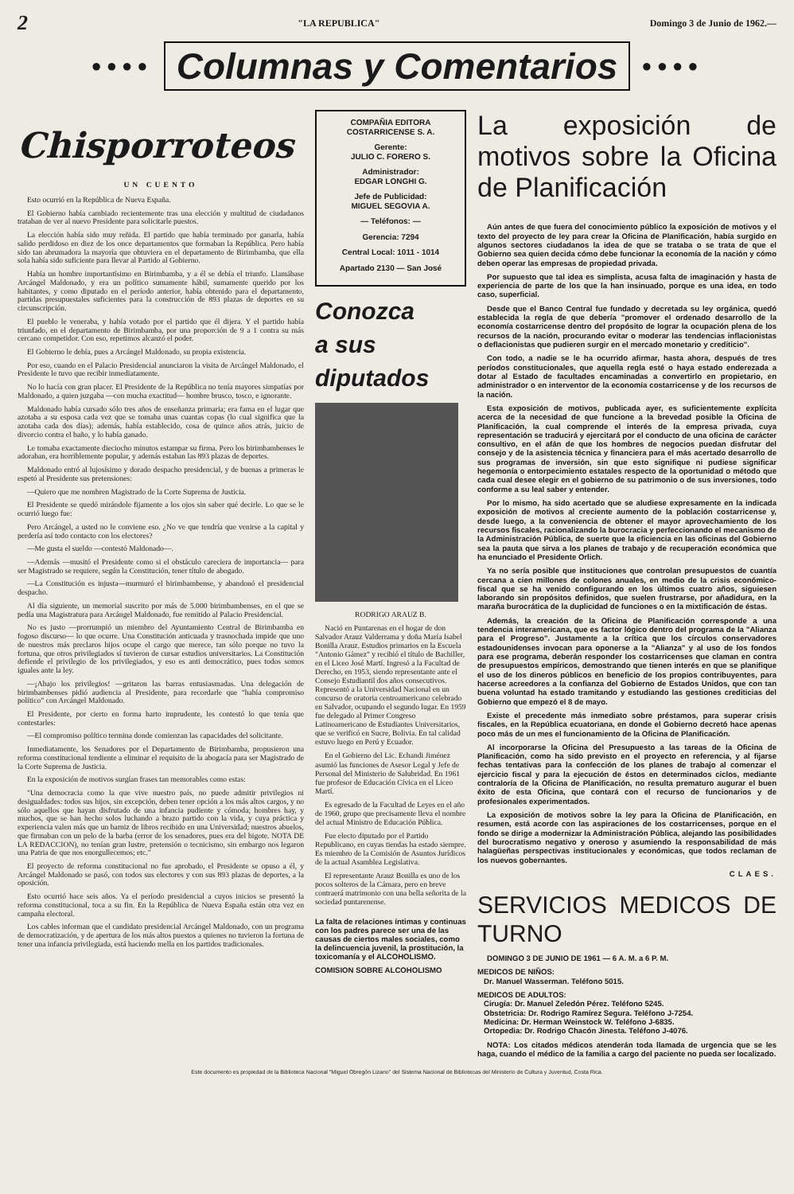2 "LA REPUBLICA" Domingo 3 de Junio de 1962.—
●●●●
Columnas y Comentarios
●●●●
Chisporroteos
UN CUENTO
Esto ocurrió en la República de Nueva España.
El Gobierno había cambiado recientemente tras una elección y multitud de ciudadanos trataban de ver al nuevo Presidente para solicitarle puestos.
La elección había sido muy reñida. El partido que había terminado por ganarla, había salido perdidoso en diez de los once departamentos que formaban la República. Pero había sido tan abrumadora la mayoría que obtuviera en el departamento de Birimbamba, que ella sola había sido suficiente para llevar al Partido al Gobierno.
Había un hombre importantísimo en Birimbamba, y a él se debía el triunfo. Llamábase Arcángel Maldonado, y era un político sumamente hábil, sumamente querido por los habitantes, y como diputado en el período anterior, había obtenido para el departamento, partidas presupuestales suficientes para la construcción de 893 plazas de deportes en su circunscripción.
El pueblo le veneraba, y había votado por el partido que él dijera. Y el partido había triunfado, en el departamento de Birimbamba, por una proporción de 9 a 1 contra su más cercano competidor. Con eso, repetimos alcanzó el poder.
El Gobierno le debía, pues a Arcángel Maldonado, su propia existencia.
Por eso, cuando en el Palacio Presidencial anunciaron la visita de Arcángel Maldonado, el Presidente le tuvo que recibir inmediatamente.
No lo hacía con gran placer. El Presidente de la República no tenía mayores simpatías por Maldonado, a quien juzgaba —con mucha exactitud— hombre brusco, tosco, e ignorante.
Maldonado había cursado sólo tres años de enseñanza primaria; era fama en el lugar que azotaba a su esposa cada vez que se tomaba unas cuantas copas (lo cual significa que la azotaba cada dos días); además, había establecido, cosa de quince años atrás, juicio de divorcio contra el baño, y lo había ganado.
Le tomaba exactamente dieciocho minutos estampar su firma. Pero los birimbambenses le adoraban, era horriblemente popular, y además estaban las 893 plazas de deportes.
Maldonado entró al lujosísimo y dorado despacho presidencial, y de buenas a primeras le espetó al Presidente sus pretensiones:
—Quiero que me nombren Magistrado de la Corte Suprema de Justicia.
El Presidente se quedó mirándole fijamente a los ojos sin saber qué decirle. Lo que se le ocurrió luego fue:
Pero Arcángel, a usted no le conviene eso. ¿No ve que tendría que venirse a la capital y perdería así todo contacto con los electores?
—Me gusta el sueldo —contestó Maldonado—.
—Además —musitó el Presidente como si el obstáculo careciera de importancia— para ser Magistrado se requiere, según la Constitución, tener título de abogado.
—La Constitución es injusta—murmuró el birimbambense, y abandonó el presidencial despacho.
Al día siguiente, un memorial suscrito por más de 5.000 birimbambenses, en el que se pedía una Magistratura para Arcángel Maldonado, fue remitido al Palacio Presidencial.
No es justo —prorrumpió un miembro del Ayuntamiento Central de Birimbamba en fogoso discurso— lo que ocurre. Una Constitución anticuada y trasnochada impide que uno de nuestros más preclaros hijos ocupe el cargo que merece, tan sólo porque no tuvo la fortuna, que otros privilegiados sí tuvieron de cursar estudios universitarios. La Constitución defiende el privilegio de los privilegiados, y eso es anti democrático, pues todos somos iguales ante la ley.
—¡Abajo los privilegios! —gritaron las barras entusiasmadas. Una delegación de birimbambenses pidió audiencia al Presidente, para recordarle que "había compromiso político" con Arcángel Maldonado.
El Presidente, por cierto en forma harto imprudente, les contestó lo que tenía que contestarles:
—El compromiso político termina donde comienzan las capacidades del solicitante.
Inmediatamente, los Senadores por el Departamento de Birimbamba, propusieron una reforma constitucional tendiente a eliminar el requisito de la abogacía para ser Magistrado de la Corte Suprema de Justicia.
En la exposición de motivos surgían frases tan memorables como estas:
"Una democracia como la que vive nuestro país, no puede admitir privilegios ni desigualdades: todos sus hijos, sin excepción, deben tener opción a los más altos cargos, y no sólo aquellos que hayan disfrutado de una infancia pudiente y cómoda; hombres hay, y muchos, que se han hecho solos luchando a brazo partido con la vida, y cuya práctica y experiencia valen más que un barniz de libros recibido en una Universidad; nuestros abuelos, que firmaban con un pelo de la barba (error de los senadores, pues era del bigote. NOTA DE LA REDACCION), no tenían gran lustre, pretensión o tecnicismo, sin embargo nos legaron una Patria de que nos enorgullecemos; etc."
El proyecto de reforma constitucional no fue aprobado, el Presidente se opuso a él, y Arcángel Maldonado se pasó, con todos sus electores y con sus 893 plazas de deportes, a la oposición.
Esto ocurrió hace seis años. Ya el período presidencial a cuyos inicios se presentó la reforma constitucional, toca a su fin. En la República de Nueva España están otra vez en campaña electoral.
Los cables informan que el candidato presidencial Arcángel Maldonado, con un programa de democratización, y de apertura de los más altos puestos a quienes no tuvieron la fortuna de tener una infancia privilegiada, está haciendo mella en los partidos tradicionales.
COMPAÑIA EDITORA
COSTARRICENSE S. A.
Gerente:
JULIO C. FORERO S.
Administrador:
EDGAR LONGHI G.
Jefe de Publicidad:
MIGUEL SEGOVIA A.
— Teléfonos: —
Gerencia: 7294
Central Local: 1011 - 1014
Apartado 2130 — San José
Conozca
a sus
diputados
RODRIGO ARAUZ B.
Nació en Puntarenas en el hogar de don Salvador Arauz Valderrama y doña María Isabel Bonilla Arauz. Estudios primarios en la Escuela "Antonio Gámez" y recibió el título de Bachiller, en el Liceo José Martí. Ingresó a la Facultad de Derecho, en 1953, siendo representante ante el Consejo Estudiantil dos años consecutivos. Representó a la Universidad Nacional en un concurso de oratoria centroamericano celebrado en Salvador, ocupando el segundo lugar. En 1959 fue delegado al Primer Congreso Latinoamericano de Estudiantes Universitarios, que se verificó en Sucre, Bolivia. En tal calidad estuvo luego en Perú y Ecuador.
En el Gobierno del Lic. Echandi Jiménez asumió las funciones de Asesor Legal y Jefe de Personal del Ministerio de Salubridad. En 1961 fue profesor de Educación Cívica en el Liceo Martí.
Es egresado de la Facultad de Leyes en el año de 1960, grupo que precisamente lleva el nombre del actual Ministro de Educación Pública.
Fue electo diputado por el Partido Republicano, en cuyas tiendas ha estado siempre. Es miembro de la Comisión de Asuntos Jurídicos de la actual Asamblea Legislativa.
El representante Arauz Bonilla es uno de los pocos solteros de la Cámara, pero en breve contraerá matrimonio con una bella señorita de la sociedad puntarenense.
La falta de relaciones íntimas y continuas con los padres parece ser una de las causas de ciertos males sociales, como la delincuencia juvenil, la prostitución, la toxicomanía y el ALCOHOLISMO.
COMISION SOBRE ALCOHOLISMO
La exposición de motivos sobre la Oficina de Planificación
Aún antes de que fuera del conocimiento público la exposición de motivos y el texto del proyecto de ley para crear la Oficina de Planificación, había surgido en algunos sectores ciudadanos la idea de que se trataba o se trata de que el Gobierno sea quien decida cómo debe funcionar la economía de la nación y cómo deben operar las empresas de propiedad privada.
Por supuesto que tal idea es simplista, acusa falta de imaginación y hasta de experiencia de parte de los que la han insinuado, porque es una idea, en todo caso, superficial.
Desde que el Banco Central fue fundado y decretada su ley orgánica, quedó establecida la regla de que debería "promover el ordenado desarrollo de la economía costarricense dentro del propósito de lograr la ocupación plena de los recursos de la nación, procurando evitar o moderar las tendencias inflacionistas o deflacionistas que pudieren surgir en el mercado monetario y crediticio".
Con todo, a nadie se le ha ocurrido afirmar, hasta ahora, después de tres períodos constitucionales, que aquella regla esté o haya estado enderezada a dotar al Estado de facultades encaminadas a convertirlo en propietario, en administrador o en interventor de la economía costarricense y de los recursos de la nación.
Esta exposición de motivos, publicada ayer, es suficientemente explícita acerca de la necesidad de que funcione a la brevedad posible la Oficina de Planificación, la cual comprende el interés de la empresa privada, cuya representación se traducirá y ejercitará por el conducto de una oficina de carácter consultivo, en el afán de que los hombres de negocios puedan disfrutar del consejo y de la asistencia técnica y financiera para el más acertado desarrollo de sus programas de inversión, sin que esto signifique ni pudiese significar hegemonía o entorpecimiento estatales respecto de la oportunidad o método que cada cual desee elegir en el gobierno de su patrimonio o de sus inversiones, todo conforme a su leal saber y entender.
Por lo mismo, ha sido acertado que se aludiese expresamente en la indicada exposición de motivos al creciente aumento de la población costarricense y, desde luego, a la conveniencia de obtener el mayor aprovechamiento de los recursos fiscales, racionalizando la burocracia y perfeccionando el mecanismo de la Administración Pública, de suerte que la eficiencia en las oficinas del Gobierno sea la pauta que sirva a los planes de trabajo y de recuperación económica que ha enunciado el Presidente Orlich.
Ya no sería posible que instituciones que controlan presupuestos de cuantía cercana a cien millones de colones anuales, en medio de la crisis económico-fiscal que se ha venido configurando en los últimos cuatro años, siguiesen laborando sin propósitos definidos, que suelen frustrarse, por añadidura, en la maraña burocrática de la duplicidad de funciones o en la mixtificación de éstas.
Además, la creación de la Oficina de Planificación corresponde a una tendencia interamericana, que es factor lógico dentro del programa de la "Alianza para el Progreso". Justamente a la crítica que los círculos conservadores estadounidenses invocan para oponerse a la "Alianza" y al uso de los fondos para ese programa, deberán responder los costarricenses que claman en contra de presupuestos empíricos, demostrando que tienen interés en que se planifique el uso de los dineros públicos en beneficio de los propios contribuyentes, para hacerse acreedores a la confianza del Gobierno de Estados Unidos, que con tan buena voluntad ha estado tramitando y estudiando las gestiones crediticias del Gobierno que empezó el 8 de mayo.
Existe el precedente más inmediato sobre préstamos, para superar crisis fiscales, en la República ecuatoriana, en donde el Gobierno decretó hace apenas poco más de un mes el funcionamiento de la Oficina de Planificación.
Al incorporarse la Oficina del Presupuesto a las tareas de la Oficina de Planificación, como ha sido previsto en el proyecto en referencia, y al fijarse fechas tentativas para la confección de los planes de trabajo al comenzar el ejercicio fiscal y para la ejecución de éstos en determinados ciclos, mediante contraloría de la Oficina de Planificación, no resulta prematuro augurar el buen éxito de esta Oficina, que contará con el recurso de funcionarios y de profesionales experimentados.
La exposición de motivos sobre la ley para la Oficina de Planificación, en resumen, está acorde con las aspiraciones de los costarricenses, porque en el fondo se dirige a modernizar la Administración Pública, alejando las posibilidades del burocratismo negativo y oneroso y asumiendo la responsabilidad de más halagüeñas perspectivas institucionales y económicas, que todos reclaman de los nuevos gobernantes.
CLAES.
SERVICIOS MEDICOS DE TURNO
DOMINGO 3 DE JUNIO DE 1961 — 6 A. M. a 6 P. M.
MEDICOS DE NIÑOS:
Dr. Manuel Wasserman. Teléfono 5015.
MEDICOS DE ADULTOS:
Cirugía: Dr. Manuel Zeledón Pérez. Teléfono 5245.
Obstetricia: Dr. Rodrigo Ramírez Segura. Teléfono J-7254.
Medicina: Dr. Herman Weinstock W. Teléfono J-6835.
Ortopedia: Dr. Rodrigo Chacón Jinesta. Teléfono J-4076.
NOTA: Los citados médicos atenderán toda llamada de urgencia que se les haga, cuando el médico de la familia a cargo del paciente no pueda ser localizado.
Este documento es propiedad de la Biblioteca Nacional "Miguel Obregón Lizano" del Sistema Nacional de Bibliotecas del Ministerio de Cultura y Juventud, Costa Rica.